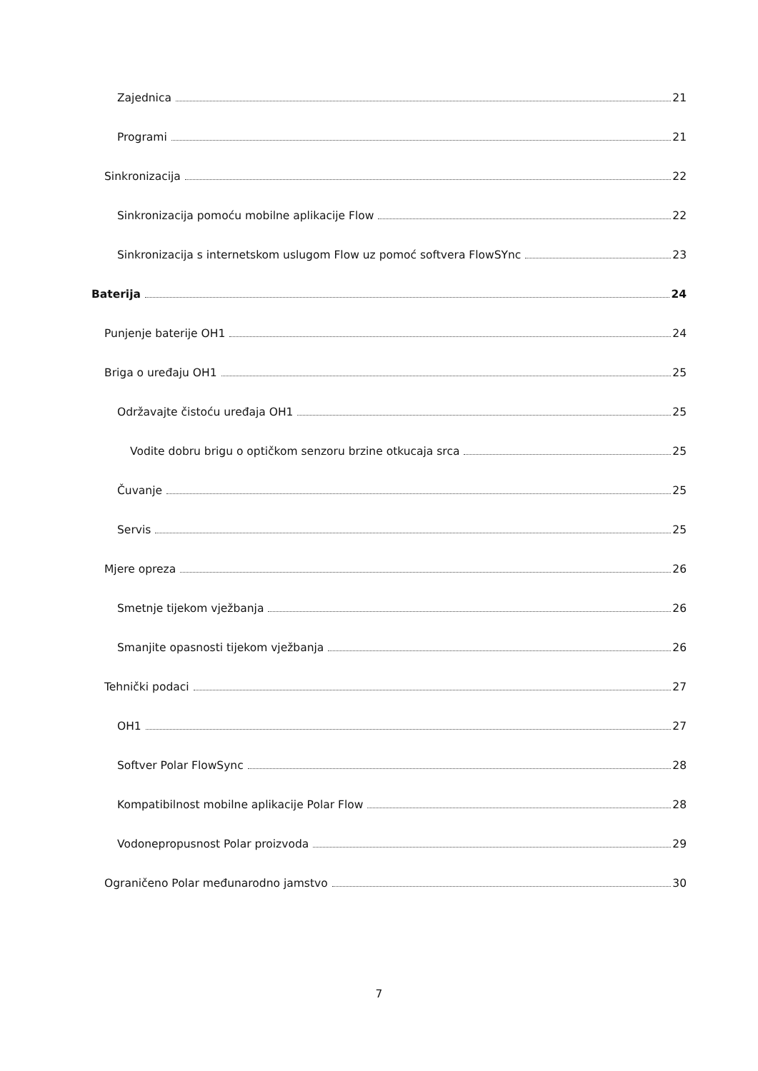Zajednica 21
Programi 21
Sinkronizacija 22
Sinkronizacija pomoću mobilne aplikacije Flow 22
Sinkronizacija s internetskom uslugom Flow uz pomoć softvera FlowSYnc 23
Baterija 24
Punjenje baterije OH1 24
Briga o uređaju OH1 25
Održavajte čistoću uređaja OH1 25
Vodite dobru brigu o optičkom senzoru brzine otkucaja srca 25
Čuvanje 25
Servis 25
Mjere opreza 26
Smetnje tijekom vježbanja 26
Smanjite opasnosti tijekom vježbanja 26
Tehnički podaci 27
OH1 27
Softver Polar FlowSync 28
Kompatibilnost mobilne aplikacije Polar Flow 28
Vodonepropusnost Polar proizvoda 29
Ograničeno Polar međunarodno jamstvo 30
7